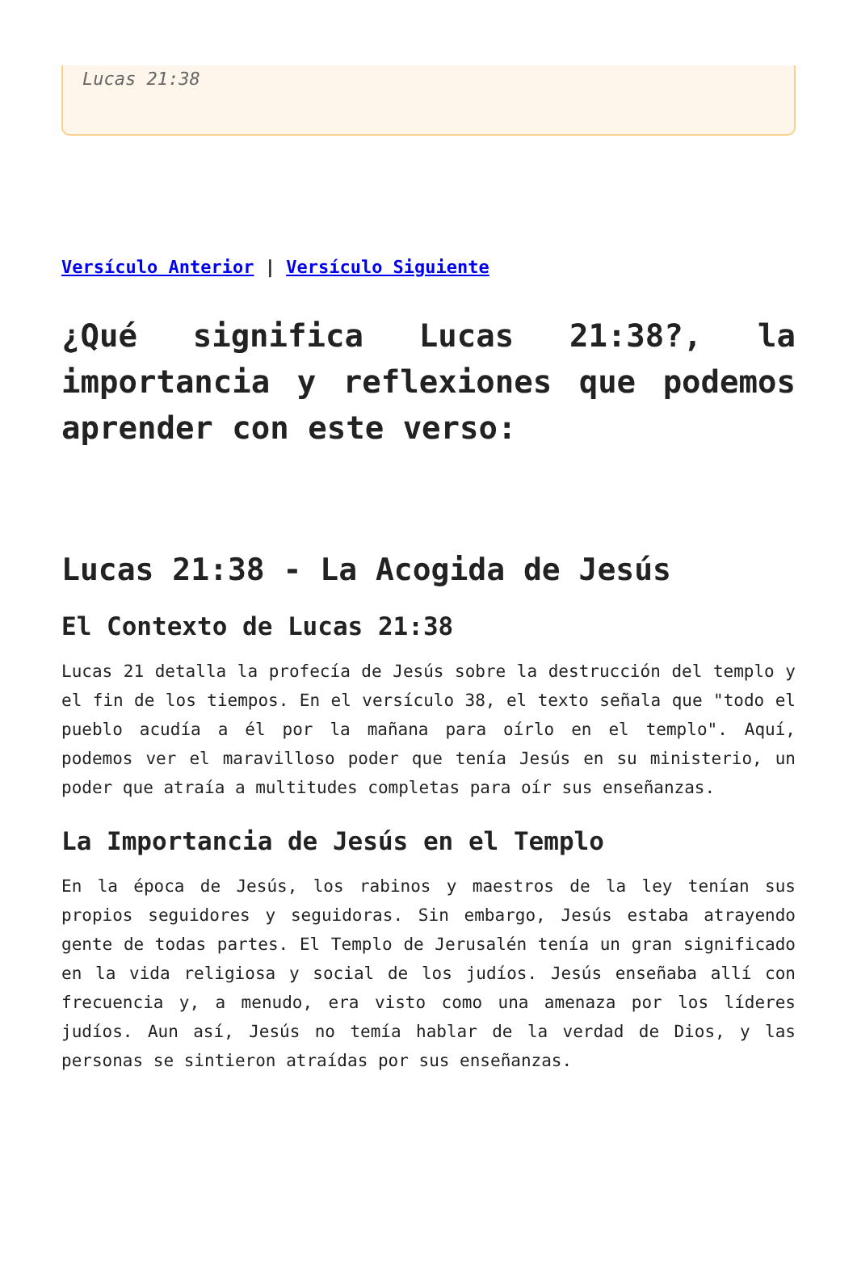Lucas 21:38
Versículo Anterior | Versículo Siguiente
¿Qué significa Lucas 21:38?, la importancia y reflexiones que podemos aprender con este verso:
Lucas 21:38 - La Acogida de Jesús
El Contexto de Lucas 21:38
Lucas 21 detalla la profecía de Jesús sobre la destrucción del templo y el fin de los tiempos. En el versículo 38, el texto señala que "todo el pueblo acudía a él por la mañana para oírlo en el templo". Aquí, podemos ver el maravilloso poder que tenía Jesús en su ministerio, un poder que atraía a multitudes completas para oír sus enseñanzas.
La Importancia de Jesús en el Templo
En la época de Jesús, los rabinos y maestros de la ley tenían sus propios seguidores y seguidoras. Sin embargo, Jesús estaba atrayendo gente de todas partes. El Templo de Jerusalén tenía un gran significado en la vida religiosa y social de los judíos. Jesús enseñaba allí con frecuencia y, a menudo, era visto como una amenaza por los líderes judíos. Aun así, Jesús no temía hablar de la verdad de Dios, y las personas se sintieron atraídas por sus enseñanzas.